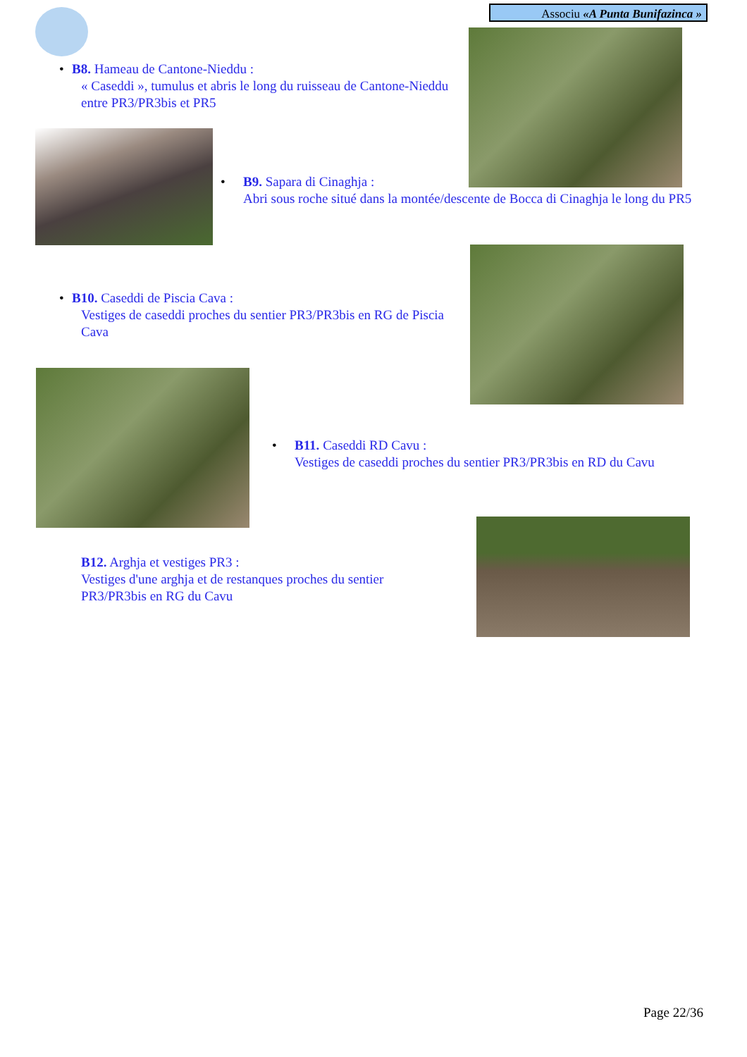Associu «A Punta Bunifazinca »
• B8. Hameau de Cantone-Nieddu :
« Caseddi », tumulus et abris le long du ruisseau de Cantone-Nieddu entre PR3/PR3bis et PR5
• B9. Sapara di Cinaghja :
Abri sous roche situé dans la montée/descente de Bocca di Cinaghja le long du PR5
• B10. Caseddi de Piscia Cava :
Vestiges de caseddi proches du sentier PR3/PR3bis en RG de Piscia Cava
• B11. Caseddi RD Cavu :
Vestiges de caseddi proches du sentier PR3/PR3bis en RD du Cavu
B12. Arghja et vestiges PR3 :
Vestiges d'une arghja et de restanques proches du sentier PR3/PR3bis en RG du Cavu
Page 22/36